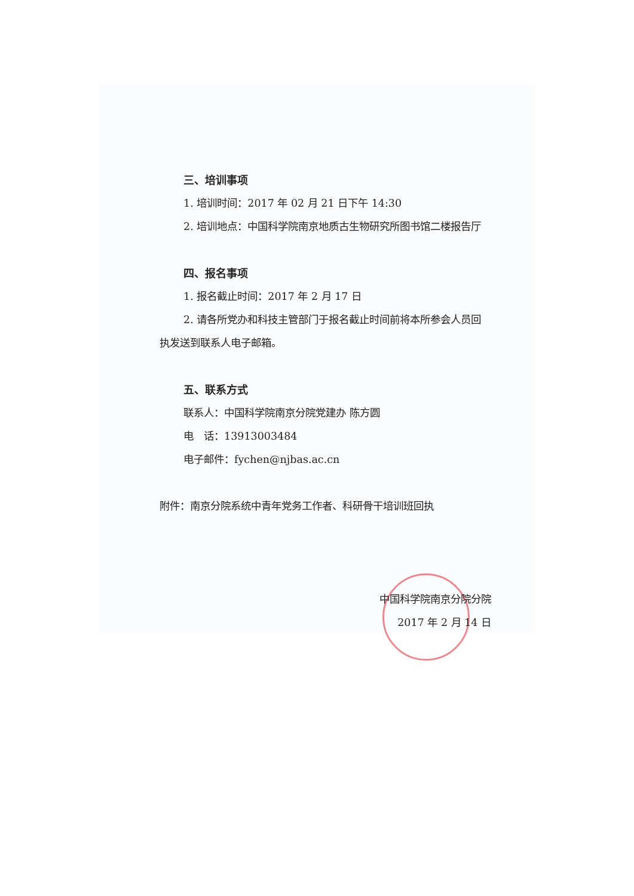三、培训事项
1. 培训时间：2017 年 02 月 21 日下午 14:30
2. 培训地点：中国科学院南京地质古生物研究所图书馆二楼报告厅
四、报名事项
1. 报名截止时间：2017 年 2 月 17 日
2. 请各所党办和科技主管部门于报名截止时间前将本所参会人员回执发送到联系人电子邮箱。
五、联系方式
联系人：中国科学院南京分院党建办 陈方圆
电　话：13913003484
电子邮件：fychen@njbas.ac.cn
附件：南京分院系统中青年党务工作者、科研骨干培训班回执
中国科学院南京分院分院
2017 年 2 月 14 日